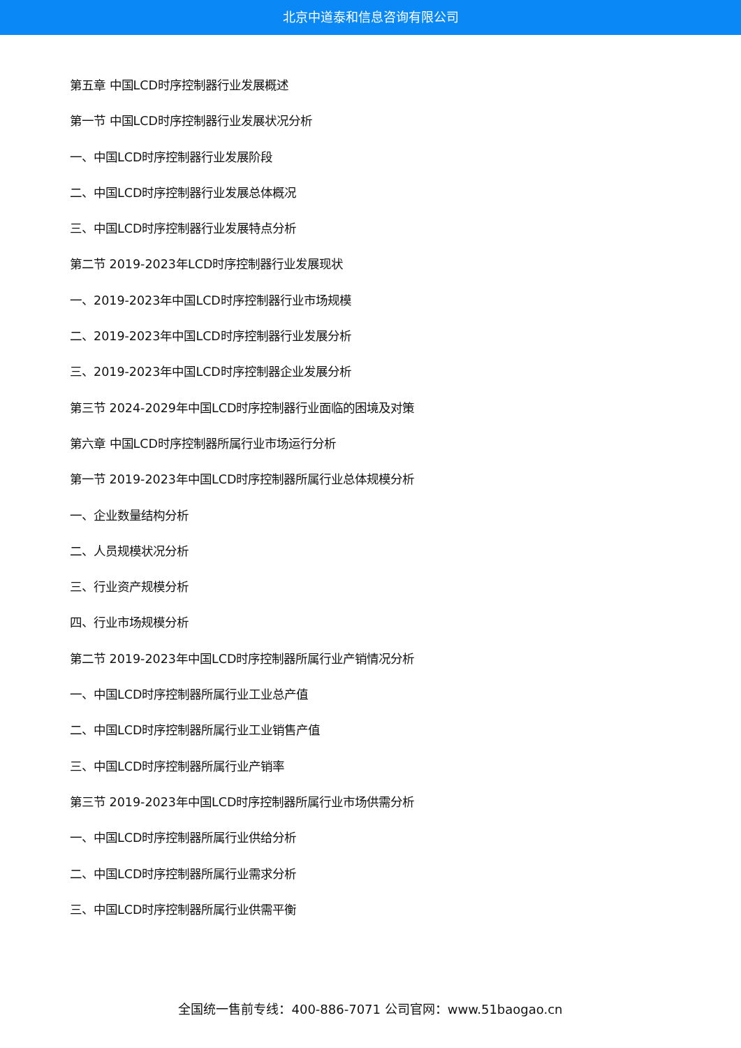北京中道泰和信息咨询有限公司
第五章 中国LCD时序控制器行业发展概述
第一节 中国LCD时序控制器行业发展状况分析
一、中国LCD时序控制器行业发展阶段
二、中国LCD时序控制器行业发展总体概况
三、中国LCD时序控制器行业发展特点分析
第二节 2019-2023年LCD时序控制器行业发展现状
一、2019-2023年中国LCD时序控制器行业市场规模
二、2019-2023年中国LCD时序控制器行业发展分析
三、2019-2023年中国LCD时序控制器企业发展分析
第三节 2024-2029年中国LCD时序控制器行业面临的困境及对策
第六章 中国LCD时序控制器所属行业市场运行分析
第一节 2019-2023年中国LCD时序控制器所属行业总体规模分析
一、企业数量结构分析
二、人员规模状况分析
三、行业资产规模分析
四、行业市场规模分析
第二节 2019-2023年中国LCD时序控制器所属行业产销情况分析
一、中国LCD时序控制器所属行业工业总产值
二、中国LCD时序控制器所属行业工业销售产值
三、中国LCD时序控制器所属行业产销率
第三节 2019-2023年中国LCD时序控制器所属行业市场供需分析
一、中国LCD时序控制器所属行业供给分析
二、中国LCD时序控制器所属行业需求分析
三、中国LCD时序控制器所属行业供需平衡
全国统一售前专线：400-886-7071 公司官网：www.51baogao.cn